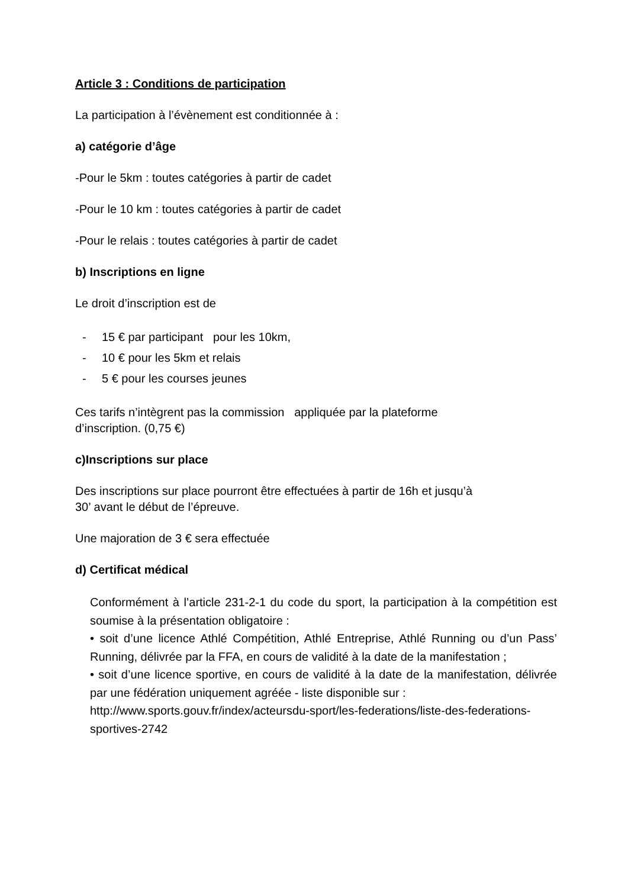Article 3 : Conditions de participation
La participation à l’évènement est conditionnée à :
a) catégorie d’âge
-Pour le 5km : toutes catégories à partir de cadet
-Pour le 10 km : toutes catégories à partir de cadet
-Pour le relais : toutes catégories à partir de cadet
b) Inscriptions en ligne
Le droit d’inscription est de
- 15 € par participant pour les 10km,
- 10 € pour les 5km et relais
- 5 € pour les courses jeunes
Ces tarifs n’intègrent pas la commission appliquée par la plateforme
d’inscription. (0,75 €)
c)Inscriptions sur place
Des inscriptions sur place pourront être effectuées à partir de 16h et jusqu’à
30’ avant le début de l’épreuve.
Une majoration de 3 € sera effectuée
d) Certificat médical
Conformément à l’article 231-2-1 du code du sport, la participation à la compétition est soumise à la présentation obligatoire :
• soit d’une licence Athlé Compétition, Athlé Entreprise, Athlé Running ou d’un Pass’ Running, délivrée par la FFA, en cours de validité à la date de la manifestation ;
• soit d’une licence sportive, en cours de validité à la date de la manifestation, délivrée par une fédération uniquement agréée - liste disponible sur :
http://www.sports.gouv.fr/index/acteursdu-sport/les-federations/liste-des-federations-sportives-2742